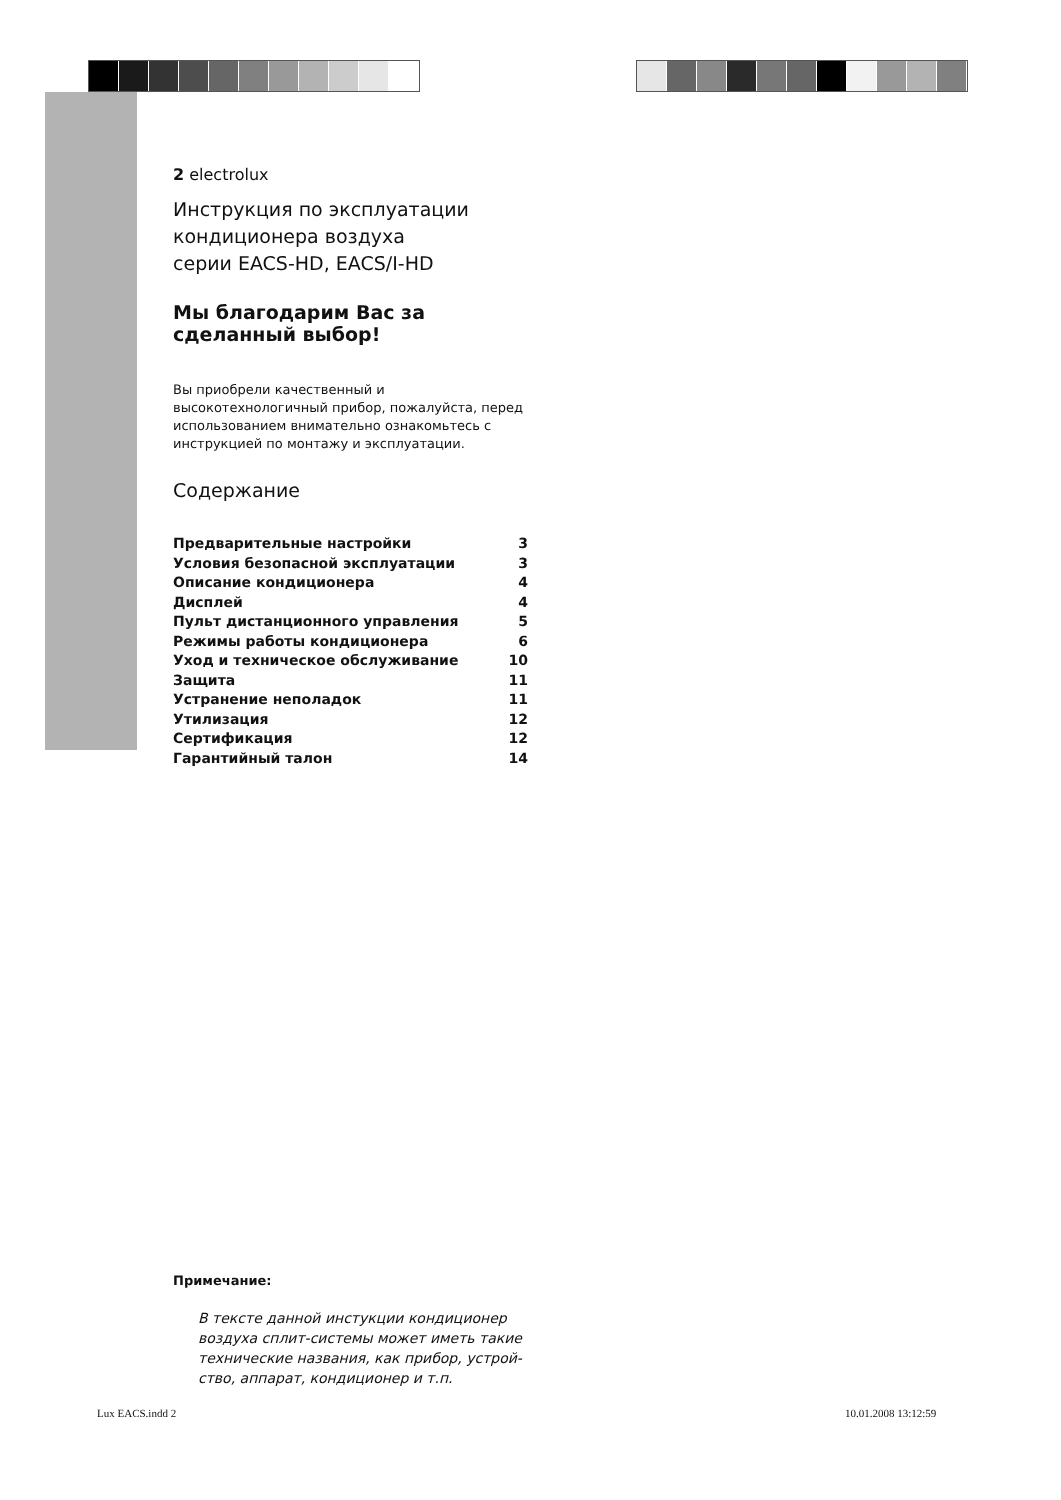2 electrolux
Инструкция по эксплуатации
кондиционера воздуха
серии EACS-HD, EACS/I-HD
Мы благодарим Вас за
сделанный выбор!
Вы приобрели качественный и высокотехнологичный прибор, пожалуйста, перед использованием внимательно ознакомьтесь с инструкцией по монтажу и эксплуатации.
Содержание
| Предварительные настройки | 3 |
| Условия безопасной эксплуатации | 3 |
| Описание кондиционера | 4 |
| Дисплей | 4 |
| Пульт дистанционного управления | 5 |
| Режимы работы кондиционера | 6 |
| Уход и техническое обслуживание | 10 |
| Защита | 11 |
| Устранение неполадок | 11 |
| Утилизация | 12 |
| Сертификация | 12 |
| Гарантийный талон | 14 |
Примечание:
В тексте данной инстукции кондиционер воздуха сплит-системы может иметь такие технические названия, как прибор, устрой­ство, аппарат, кондиционер и т.п.
Lux EACS.indd 2 10.01.2008 13:12:59